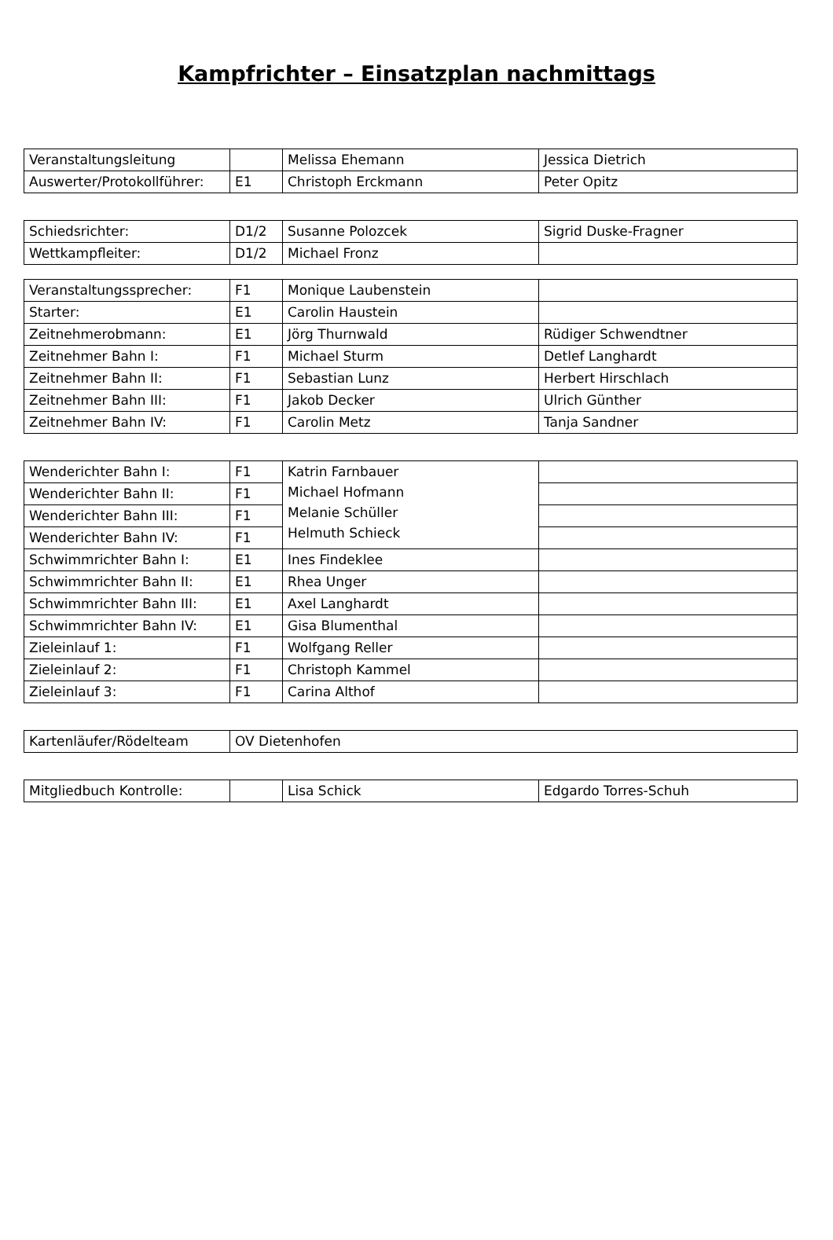Kampfrichter – Einsatzplan nachmittags
| Veranstaltungsleitung | | Melissa Ehemann | Jessica Dietrich |
| Auswerter/Protokollführer: | E1 | Christoph Erckmann | Peter Opitz |
| Schiedsrichter: | D1/2 | Susanne Polozcek | Sigrid Duske-Fragner |
| Wettkampfleiter: | D1/2 | Michael Fronz | |
| Veranstaltungssprecher: | F1 | Monique Laubenstein | |
| Starter: | E1 | Carolin Haustein | |
| Zeitnehmerobmann: | E1 | Jörg Thurnwald | Rüdiger Schwendtner |
| Zeitnehmer Bahn I: | F1 | Michael Sturm | Detlef Langhardt |
| Zeitnehmer Bahn II: | F1 | Sebastian Lunz | Herbert Hirschlach |
| Zeitnehmer Bahn III: | F1 | Jakob Decker | Ulrich Günther |
| Zeitnehmer Bahn IV: | F1 | Carolin Metz | Tanja Sandner |
| Wenderichter Bahn I: | F1 | Katrin Farnbauer Michael Hofmann Melanie Schüller Helmuth Schieck | |
| Wenderichter Bahn II: | F1 | | |
| Wenderichter Bahn III: | F1 | | |
| Wenderichter Bahn IV: | F1 | | |
| Schwimmrichter Bahn I: | E1 | Ines Findeklee | |
| Schwimmrichter Bahn II: | E1 | Rhea Unger | |
| Schwimmrichter Bahn III: | E1 | Axel Langhardt | |
| Schwimmrichter Bahn IV: | E1 | Gisa Blumenthal | |
| Zieleinlauf 1: | F1 | Wolfgang Reller | |
| Zieleinlauf 2: | F1 | Christoph Kammel | |
| Zieleinlauf 3: | F1 | Carina Althof | |
| Kartenläufer/Rödelteam | OV Dietenhofen |
| Mitgliedbuch Kontrolle: | | Lisa Schick | Edgardo Torres-Schuh |